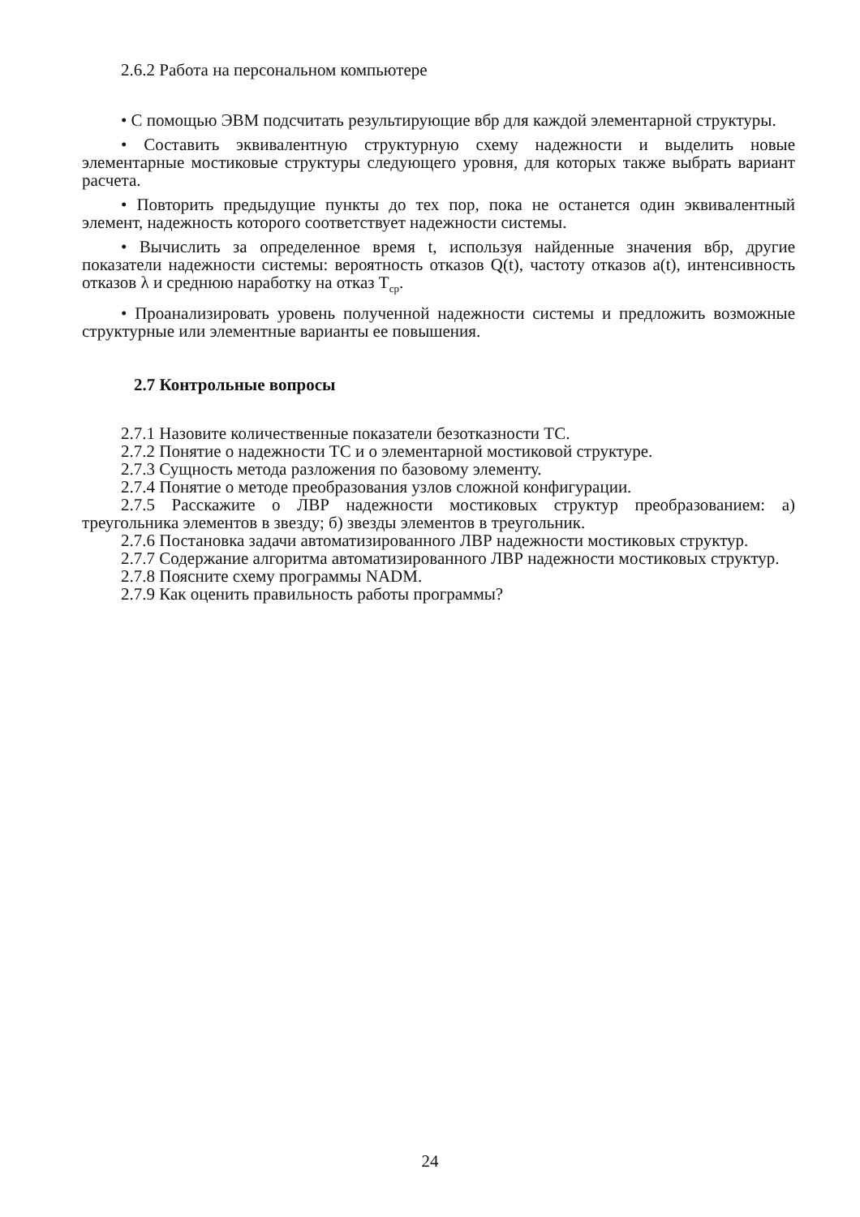2.6.2 Работа на персональном компьютере
• С помощью ЭВМ подсчитать результирующие вбр для каждой элементарной структуры.
• Составить эквивалентную структурную схему надежности и выделить новые элементарные мостиковые структуры следующего уровня, для которых также выбрать вариант расчета.
• Повторить предыдущие пункты до тех пор, пока не останется один эквивалентный элемент, надежность которого соответствует надежности системы.
• Вычислить за определенное время t, используя найденные значения вбр, другие показатели надежности системы: вероятность отказов Q(t), частоту отказов a(t), интенсивность отказов λ и среднюю наработку на отказ T<sub>ср</sub>.
• Проанализировать уровень полученной надежности системы и предложить возможные структурные или элементные варианты ее повышения.
2.7 Контрольные вопросы
2.7.1 Назовите количественные показатели безотказности ТС.
2.7.2 Понятие о надежности ТС и о элементарной мостиковой структуре.
2.7.3 Сущность метода разложения по базовому элементу.
2.7.4 Понятие о методе преобразования узлов сложной конфигурации.
2.7.5 Расскажите о ЛВР надежности мостиковых структур преобразованием: а) треугольника элементов в звезду; б) звезды элементов в треугольник.
2.7.6 Постановка задачи автоматизированного ЛВР надежности мостиковых структур.
2.7.7 Содержание алгоритма автоматизированного ЛВР надежности мостиковых структур.
2.7.8 Поясните схему программы NADM.
2.7.9 Как оценить правильность работы программы?
24